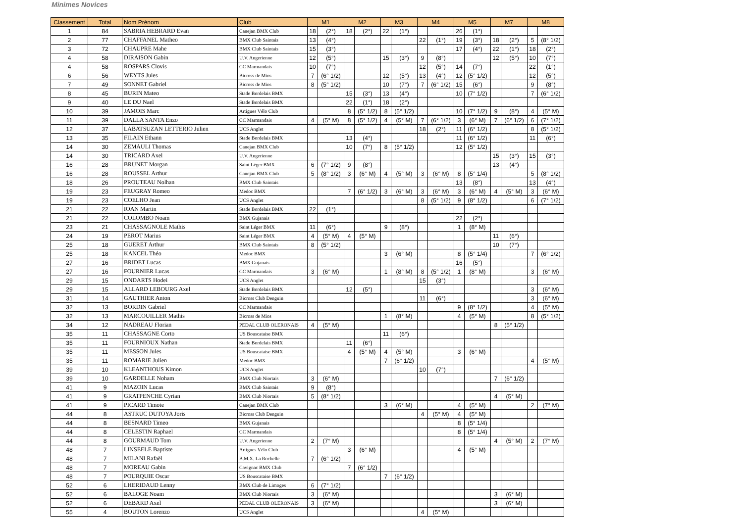Minimes Novices
| Classement | Total | Nom Prénom | Club | M1 | | M2 | | M3 | | M4 | | M5 | | M7 | | M8 | |
| --- | --- | --- | --- | --- | --- | --- | --- | --- | --- | --- | --- | --- | --- | --- | --- | --- | --- |
| 1 | 84 | SABRIA HEBRARD Evan | Canejan BMX Club | 18 | (2°) | 18 | (2°) | 22 | (1°) | | | 26 | (1°) | | | | |
| 2 | 77 | CHAFFANEL Matheo | BMX Club Saintais | 13 | (4°) | | | | | 22 | (1°) | 19 | (3°) | 18 | (2°) | 5 | (8° 1/2) |
| 3 | 72 | CHAUPRE Mahe | BMX Club Saintais | 15 | (3°) | | | | | | | 17 | (4°) | 22 | (1°) | 18 | (2°) |
| 4 | 58 | DIRAISON Gabin | U.V. Angerienne | 12 | (5°) | | | 15 | (3°) | 9 | (8°) | | | 12 | (5°) | 10 | (7°) |
| 4 | 58 | ROSPARS Clovis | CC Marmandais | 10 | (7°) | | | | | 12 | (5°) | 14 | (7°) | | | 22 | (1°) |
| 6 | 56 | WEYTS Jules | Bicross de Mios | 7 | (6° 1/2) | | | 12 | (5°) | 13 | (4°) | 12 | (5° 1/2) | | | 12 | (5°) |
| 7 | 49 | SONNET Gabriel | Bicross de Mios | 8 | (5° 1/2) | | | 10 | (7°) | 7 | (6° 1/2) | 15 | (6°) | | | 9 | (8°) |
| 8 | 45 | BURIN Mateo | Stade Bordelais BMX | | | 15 | (3°) | 13 | (4°) | | | 10 | (7° 1/2) | | | 7 | (6° 1/2) |
| 9 | 40 | LE DU Nael | Stade Bordelais BMX | | | 22 | (1°) | 18 | (2°) | | | | | | | | |
| 10 | 39 | JAMOIS Marc | Artigues Vélo Club | | | 8 | (5° 1/2) | 8 | (5° 1/2) | | | 10 | (7° 1/2) | 9 | (8°) | 4 | (5° M) |
| 11 | 39 | DALLA SANTA Enzo | CC Marmandais | 4 | (5° M) | 8 | (5° 1/2) | 4 | (5° M) | 7 | (6° 1/2) | 3 | (6° M) | 7 | (6° 1/2) | 6 | (7° 1/2) |
| 12 | 37 | LABATSUZAN LETTERIO Julien | UCS Anglet | | | | | | | 18 | (2°) | 11 | (6° 1/2) | | | 8 | (5° 1/2) |
| 13 | 35 | FILAIN Ethann | Stade Bordelais BMX | | | 13 | (4°) | | | | | 11 | (6° 1/2) | | | 11 | (6°) |
| 14 | 30 | ZEMAULI Thomas | Canejan BMX Club | | | 10 | (7°) | 8 | (5° 1/2) | | | 12 | (5° 1/2) | | | | |
| 14 | 30 | TRICARD Axel | U.V. Angerienne | | | | | | | | | | | 15 | (3°) | 15 | (3°) |
| 16 | 28 | BRUNET Morgan | Saint Léger BMX | 6 | (7° 1/2) | 9 | (8°) | | | | | | | 13 | (4°) | | |
| 16 | 28 | ROUSSEL Arthur | Canejan BMX Club | 5 | (8° 1/2) | 3 | (6° M) | 4 | (5° M) | 3 | (6° M) | 8 | (5° 1/4) | | | 5 | (8° 1/2) |
| 18 | 26 | PROUTEAU Nolhan | BMX Club Saintais | | | | | | | | | 13 | (8°) | | | 13 | (4°) |
| 19 | 23 | FEUGRAY Romeo | Medoc BMX | | | 7 | (6° 1/2) | 3 | (6° M) | 3 | (6° M) | 3 | (6° M) | 4 | (5° M) | 3 | (6° M) |
| 19 | 23 | COELHO Jean | UCS Anglet | | | | | | | 8 | (5° 1/2) | 9 | (8° 1/2) | | | 6 | (7° 1/2) |
| 21 | 22 | IOAN Martin | Stade Bordelais BMX | 22 | (1°) | | | | | | | | | | | | |
| 21 | 22 | COLOMBO Noam | BMX Gujanais | | | | | | | | | 22 | (2°) | | | | |
| 23 | 21 | CHASSAGNOLE Mathis | Saint Léger BMX | 11 | (6°) | | | 9 | (8°) | | | 1 | (8° M) | | | | |
| 24 | 19 | PEROT Marius | Saint Léger BMX | 4 | (5° M) | 4 | (5° M) | | | | | | | 11 | (6°) | | |
| 25 | 18 | GUERET Arthur | BMX Club Saintais | 8 | (5° 1/2) | | | | | | | | | 10 | (7°) | | |
| 25 | 18 | KANCEL Théo | Medoc BMX | | | | | 3 | (6° M) | | | 8 | (5° 1/4) | | | 7 | (6° 1/2) |
| 27 | 16 | BRIDET Lucas | BMX Gujanais | | | | | | | | | 16 | (5°) | | | | |
| 27 | 16 | FOURNIER Lucas | CC Marmandais | 3 | (6° M) | | | 1 | (8° M) | 8 | (5° 1/2) | 1 | (8° M) | | | 3 | (6° M) |
| 29 | 15 | ONDARTS Hodei | UCS Anglet | | | | | | | 15 | (3°) | | | | | | |
| 29 | 15 | ALLARD LEBOURG Axel | Stade Bordelais BMX | | | 12 | (5°) | | | | | | | | | 3 | (6° M) |
| 31 | 14 | GAUTHIER Anton | Bicross Club Denguin | | | | | | | 11 | (6°) | | | | | 3 | (6° M) |
| 32 | 13 | BORDIN Gabriel | CC Marmandais | | | | | | | | | 9 | (8° 1/2) | | | 4 | (5° M) |
| 32 | 13 | MARCOUILLER Mathis | Bicross de Mios | | | | | 1 | (8° M) | | | 4 | (5° M) | | | 8 | (5° 1/2) |
| 34 | 12 | NADREAU Florian | PEDAL CLUB OLERONAIS | 4 | (5° M) | | | | | | | | | 8 | (5° 1/2) | | |
| 35 | 11 | CHASSAGNE Corto | US Bouscataise BMX | | | | | 11 | (6°) | | | | | | | | |
| 35 | 11 | FOURNIOUX Nathan | Stade Bordelais BMX | | | 11 | (6°) | | | | | | | | | | |
| 35 | 11 | MESSON Jules | US Bouscataise BMX | | | 4 | (5° M) | 4 | (5° M) | | | 3 | (6° M) | | | | |
| 35 | 11 | ROMARIE Julien | Medoc BMX | | | | | 7 | (6° 1/2) | | | | | | | 4 | (5° M) |
| 39 | 10 | KLEANTHOUS Kimon | UCS Anglet | | | | | | | 10 | (7°) | | | | | | |
| 39 | 10 | GARDELLE Noham | BMX Club Niortais | 3 | (6° M) | | | | | | | | | 7 | (6° 1/2) | | |
| 41 | 9 | MAZOIN Lucas | BMX Club Saintais | 9 | (8°) | | | | | | | | | | | | |
| 41 | 9 | GRATPENCHE Cyrian | BMX Club Niortais | 5 | (8° 1/2) | | | | | | | | | 4 | (5° M) | | |
| 41 | 9 | PICARD Timote | Canejan BMX Club | | | | | 3 | (6° M) | | | 4 | (5° M) | | | 2 | (7° M) |
| 44 | 8 | ASTRUC DUTOYA Joris | Bicross Club Denguin | | | | | | | 4 | (5° M) | 4 | (5° M) | | | | |
| 44 | 8 | BESNARD Timeo | BMX Gujanais | | | | | | | | | 8 | (5° 1/4) | | | | |
| 44 | 8 | CELESTIN Raphael | CC Marmandais | | | | | | | | | 8 | (5° 1/4) | | | | |
| 44 | 8 | GOURMAUD Tom | U.V. Angerienne | 2 | (7° M) | | | | | | | | | 4 | (5° M) | 2 | (7° M) |
| 48 | 7 | LINSEELE Baptiste | Artigues Vélo Club | | | 3 | (6° M) | | | | | 4 | (5° M) | | | | |
| 48 | 7 | MILANI Rafaël | B.M.X. La Rochelle | 7 | (6° 1/2) | | | | | | | | | | | | |
| 48 | 7 | MOREAU Gabin | Cavignac BMX Club | | | 7 | (6° 1/2) | | | | | | | | | | |
| 48 | 7 | POURQUIE Oscar | US Bouscataise BMX | | | | | 7 | (6° 1/2) | | | | | | | | |
| 52 | 6 | LHERIDAUD Lenny | BMX Club de Limoges | 6 | (7° 1/2) | | | | | | | | | | | | |
| 52 | 6 | BALOGE Noam | BMX Club Niortais | 3 | (6° M) | | | | | | | | | 3 | (6° M) | | |
| 52 | 6 | DEBARD Axel | PEDAL CLUB OLERONAIS | 3 | (6° M) | | | | | | | | | 3 | (6° M) | | |
| 55 | 4 | BOUTON Lorenzo | UCS Anglet | | | | | | | 4 | (5° M) | | | | | | |